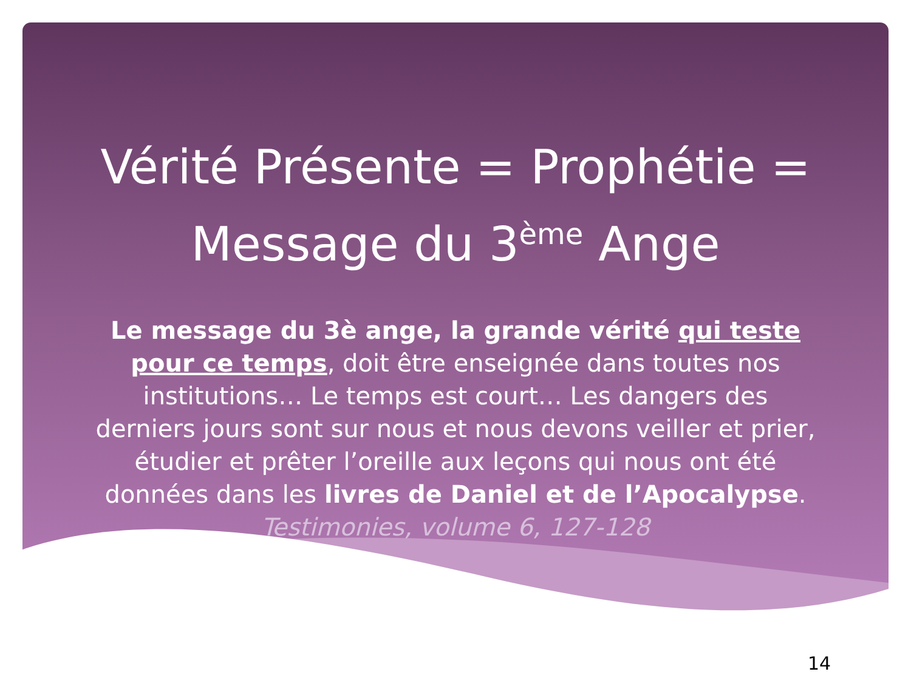Vérité Présente = Prophétie = Message du 3<sup>ème</sup> Ange
Le message du 3è ange, la grande vérité qui teste pour ce temps, doit être enseignée dans toutes nos institutions… Le temps est court… Les dangers des derniers jours sont sur nous et nous devons veiller et prier, étudier et prêter l’oreille aux leçons qui nous ont été données dans les livres de Daniel et de l’Apocalypse. Testimonies, volume 6, 127-128
14